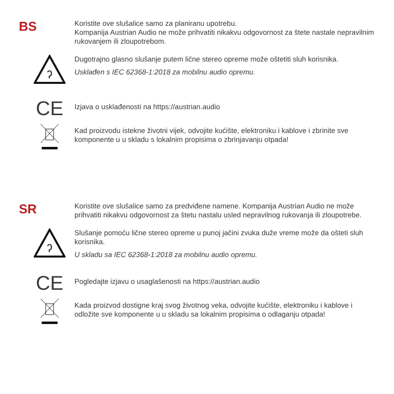BS
Koristite ove slušalice samo za planiranu upotrebu.
Kompanija Austrian Audio ne može prihvatiti nikakvu odgovornost za štete nastale nepravilnim rukovanjem ili zloupotrebom.
ʔ
Dugotrajno glasno slušanje putem lične stereo opreme može oštetiti sluh korisnika.
Usklađen s IEC 62368-1:2018 za mobilnu audio opremu.
CE
Izjava o usklađenosti na https://austrian.audio
Kad proizvodu istekne životni vijek, odvojite kućište, elektroniku i kablove i zbrinite sve komponente u u skladu s lokalnim propisima o zbrinjavanju otpada!
SR
Koristite ove slušalice samo za predviđene namene. Kompanija Austrian Audio ne može prihvatiti nikakvu odgovornost za štetu nastalu usled nepravilnog rukovanja ili zloupotrebe.
ʔ
Slušanje pomoću lične stereo opreme u punoj jačini zvuka duže vreme može da ošteti sluh korisnika.
U skladu sa IEC 62368-1:2018 za mobilnu audio opremu.
CE
Pogledajte izjavu o usaglašenosti na https://austrian.audio
Kada proizvod dostigne kraj svog životnog veka, odvojite kućište, elektroniku i kablove i odložite sve komponente u u skladu sa lokalnim propisima o odlaganju otpada!